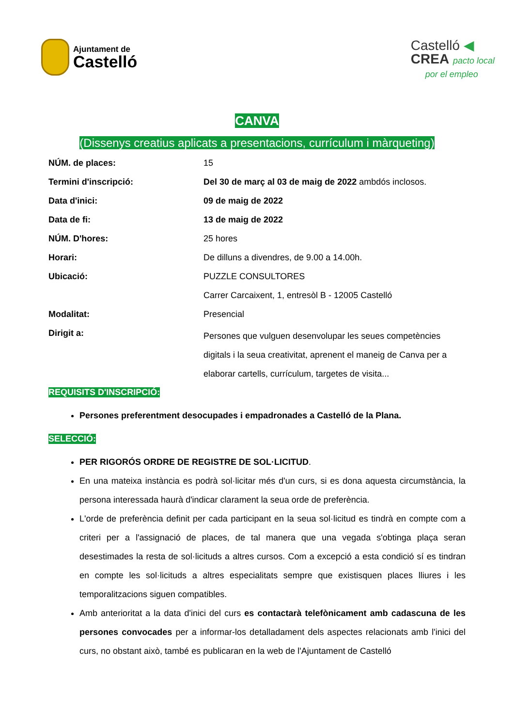Ajuntament de
Castelló
Castelló ◀
CREA pacto local
por el empleo
CANVA
(Dissenys creatius aplicats a presentacions, currículum i màrqueting)
| NÚM. de places: | 15 |
| Termini d'inscripció: | Del 30 de març al 03 de maig de 2022 ambdós inclosos. |
| Data d'inici: | 09 de maig de 2022 |
| Data de fi: | 13 de maig de 2022 |
| NÚM. D'hores: | 25 hores |
| Horari: | De dilluns a divendres, de 9.00 a 14.00h. |
| Ubicació: | PUZZLE CONSULTORES |
| | Carrer Carcaixent, 1, entresòl B - 12005 Castelló |
| Modalitat: | Presencial |
| Dirigit a: | Persones que vulguen desenvolupar les seues competències digitals i la seua creativitat, aprenent el maneig de Canva per a elaborar cartells, currículum, targetes de visita... |
REQUISITS D'INSCRIPCIÓ:
Persones preferentment desocupades i empadronades a Castelló de la Plana.
SELECCIÓ:
PER RIGORÓS ORDRE DE REGISTRE DE SOL·LICITUD.
En una mateixa instància es podrà sol·licitar més d'un curs, si es dona aquesta circumstància, la persona interessada haurà d'indicar clarament la seua orde de preferència.
L'orde de preferència definit per cada participant en la seua sol·licitud es tindrà en compte com a criteri per a l'assignació de places, de tal manera que una vegada s'obtinga plaça seran desestimades la resta de sol·licituds a altres cursos. Com a excepció a esta condició sí es tindran en compte les sol·licituds a altres especialitats sempre que existisquen places lliures i les temporalitzacions siguen compatibles.
Amb anterioritat a la data d'inici del curs es contactarà telefònicament amb cadascuna de les persones convocades per a informar-los detalladament dels aspectes relacionats amb l'inici del curs, no obstant això, també es publicaran en la web de l'Ajuntament de Castelló